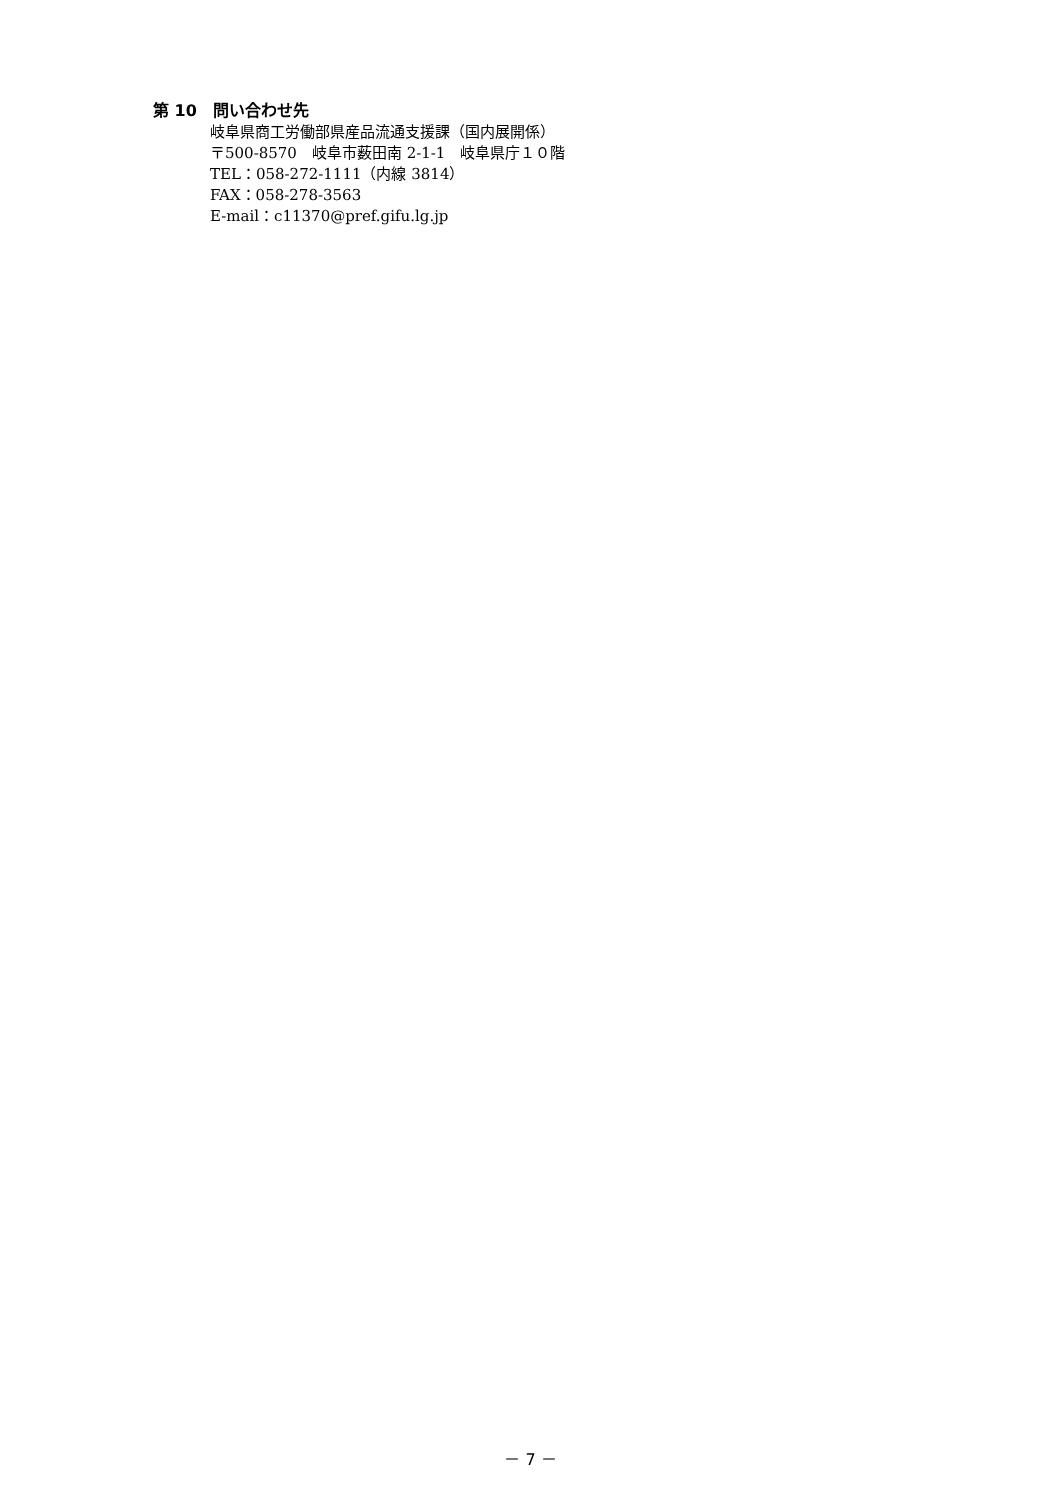第 10　問い合わせ先
岐阜県商工労働部県産品流通支援課（国内展開係）
〒500-8570　岐阜市薮田南 2-1-1　岐阜県庁１０階
TEL：058-272-1111（内線 3814）
FAX：058-278-3563
E-mail：c11370@pref.gifu.lg.jp
－ 7 －